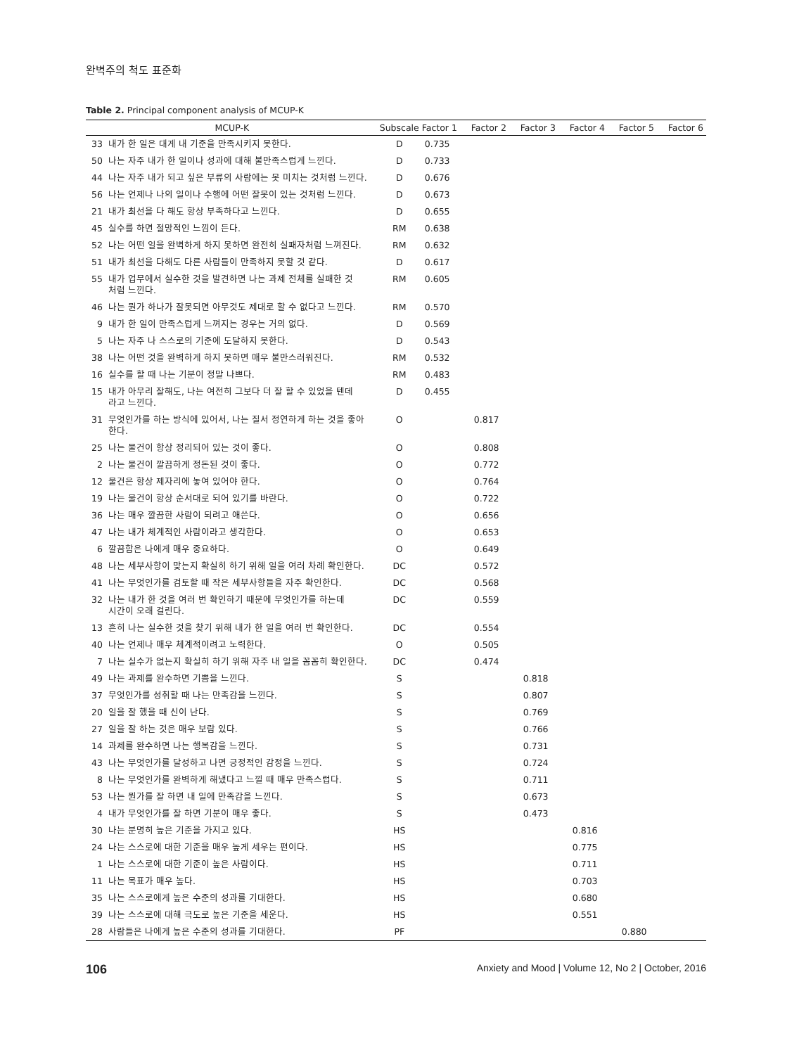완벽주의 척도 표준화
Table 2. Principal component analysis of MCUP-K
| MCUP-K | | Subscale | Factor 1 | Factor 2 | Factor 3 | Factor 4 | Factor 5 | Factor 6 |
| --- | --- | --- | --- | --- | --- | --- | --- | --- |
| 33 | 내가 한 일은 대게 내 기준을 만족시키지 못한다. | D | 0.735 | | | | | |
| 50 | 나는 자주 내가 한 일이나 성과에 대해 불만족스럽게 느낀다. | D | 0.733 | | | | | |
| 44 | 나는 자주 내가 되고 싶은 부류의 사람에는 못 미치는 것처럼 느낀다. | D | 0.676 | | | | | |
| 56 | 나는 언제나 나의 일이나 수행에 어떤 잘못이 있는 것처럼 느낀다. | D | 0.673 | | | | | |
| 21 | 내가 최선을 다 해도 항상 부족하다고 느낀다. | D | 0.655 | | | | | |
| 45 | 실수를 하면 절망적인 느낌이 든다. | RM | 0.638 | | | | | |
| 52 | 나는 어떤 일을 완벽하게 하지 못하면 완전히 실패자처럼 느껴진다. | RM | 0.632 | | | | | |
| 51 | 내가 최선을 다해도 다른 사람들이 만족하지 못할 것 같다. | D | 0.617 | | | | | |
| 55 | 내가 업무에서 실수한 것을 발견하면 나는 과제 전체를 실패한 것 처럼 느낀다. | RM | 0.605 | | | | | |
| 46 | 나는 뭔가 하나가 잘못되면 아무것도 제대로 할 수 없다고 느낀다. | RM | 0.570 | | | | | |
| 9 | 내가 한 일이 만족스럽게 느껴지는 경우는 거의 없다. | D | 0.569 | | | | | |
| 5 | 나는 자주 나 스스로의 기준에 도달하지 못한다. | D | 0.543 | | | | | |
| 38 | 나는 어떤 것을 완벽하게 하지 못하면 매우 불만스러워진다. | RM | 0.532 | | | | | |
| 16 | 실수를 할 때 나는 기분이 정말 나쁘다. | RM | 0.483 | | | | | |
| 15 | 내가 아무리 잘해도, 나는 여전히 그보다 더 잘 할 수 있었을 텐데 라고 느낀다. | D | 0.455 | | | | | |
| 31 | 무엇인가를 하는 방식에 있어서, 나는 질서 정연하게 하는 것을 좋아 한다. | O | | 0.817 | | | | |
| 25 | 나는 물건이 항상 정리되어 있는 것이 좋다. | O | | 0.808 | | | | |
| 2 | 나는 물건이 깔끔하게 정돈된 것이 좋다. | O | | 0.772 | | | | |
| 12 | 물건은 항상 제자리에 놓여 있어야 한다. | O | | 0.764 | | | | |
| 19 | 나는 물건이 항상 순서대로 되어 있기를 바란다. | O | | 0.722 | | | | |
| 36 | 나는 매우 깔끔한 사람이 되려고 애쓴다. | O | | 0.656 | | | | |
| 47 | 나는 내가 체계적인 사람이라고 생각한다. | O | | 0.653 | | | | |
| 6 | 깔끔함은 나에게 매우 중요하다. | O | | 0.649 | | | | |
| 48 | 나는 세부사항이 맞는지 확실히 하기 위해 일을 여러 차례 확인한다. | DC | | 0.572 | | | | |
| 41 | 나는 무엇인가를 검토할 때 작은 세부사항들을 자주 확인한다. | DC | | 0.568 | | | | |
| 32 | 나는 내가 한 것을 여러 번 확인하기 때문에 무엇인가를 하는데 시간이 오래 걸린다. | DC | | 0.559 | | | | |
| 13 | 흔히 나는 실수한 것을 찾기 위해 내가 한 일을 여러 번 확인한다. | DC | | 0.554 | | | | |
| 40 | 나는 언제나 매우 체계적이려고 노력한다. | O | | 0.505 | | | | |
| 7 | 나는 실수가 없는지 확실히 하기 위해 자주 내 일을 꼼꼼히 확인한다. | DC | | 0.474 | | | | |
| 49 | 나는 과제를 완수하면 기쁨을 느낀다. | S | | | 0.818 | | | |
| 37 | 무엇인가를 성취할 때 나는 만족감을 느낀다. | S | | | 0.807 | | | |
| 20 | 일을 잘 했을 때 신이 난다. | S | | | 0.769 | | | |
| 27 | 일을 잘 하는 것은 매우 보람 있다. | S | | | 0.766 | | | |
| 14 | 과제를 완수하면 나는 행복감을 느낀다. | S | | | 0.731 | | | |
| 43 | 나는 무엇인가를 달성하고 나면 긍정적인 감정을 느낀다. | S | | | 0.724 | | | |
| 8 | 나는 무엇인가를 완벽하게 해냈다고 느낄 때 매우 만족스럽다. | S | | | 0.711 | | | |
| 53 | 나는 뭔가를 잘 하면 내 일에 만족감을 느낀다. | S | | | 0.673 | | | |
| 4 | 내가 무엇인가를 잘 하면 기분이 매우 좋다. | S | | | 0.473 | | | |
| 30 | 나는 분명히 높은 기준을 가지고 있다. | HS | | | | 0.816 | | |
| 24 | 나는 스스로에 대한 기준을 매우 높게 세우는 편이다. | HS | | | | 0.775 | | |
| 1 | 나는 스스로에 대한 기준이 높은 사람이다. | HS | | | | 0.711 | | |
| 11 | 나는 목표가 매우 높다. | HS | | | | 0.703 | | |
| 35 | 나는 스스로에게 높은 수준의 성과를 기대한다. | HS | | | | 0.680 | | |
| 39 | 나는 스스로에 대해 극도로 높은 기준을 세운다. | HS | | | | 0.551 | | |
| 28 | 사람들은 나에게 높은 수준의 성과를 기대한다. | PF | | | | | 0.880 | |
106 Anxiety and Mood | Volume 12, No 2 | October, 2016